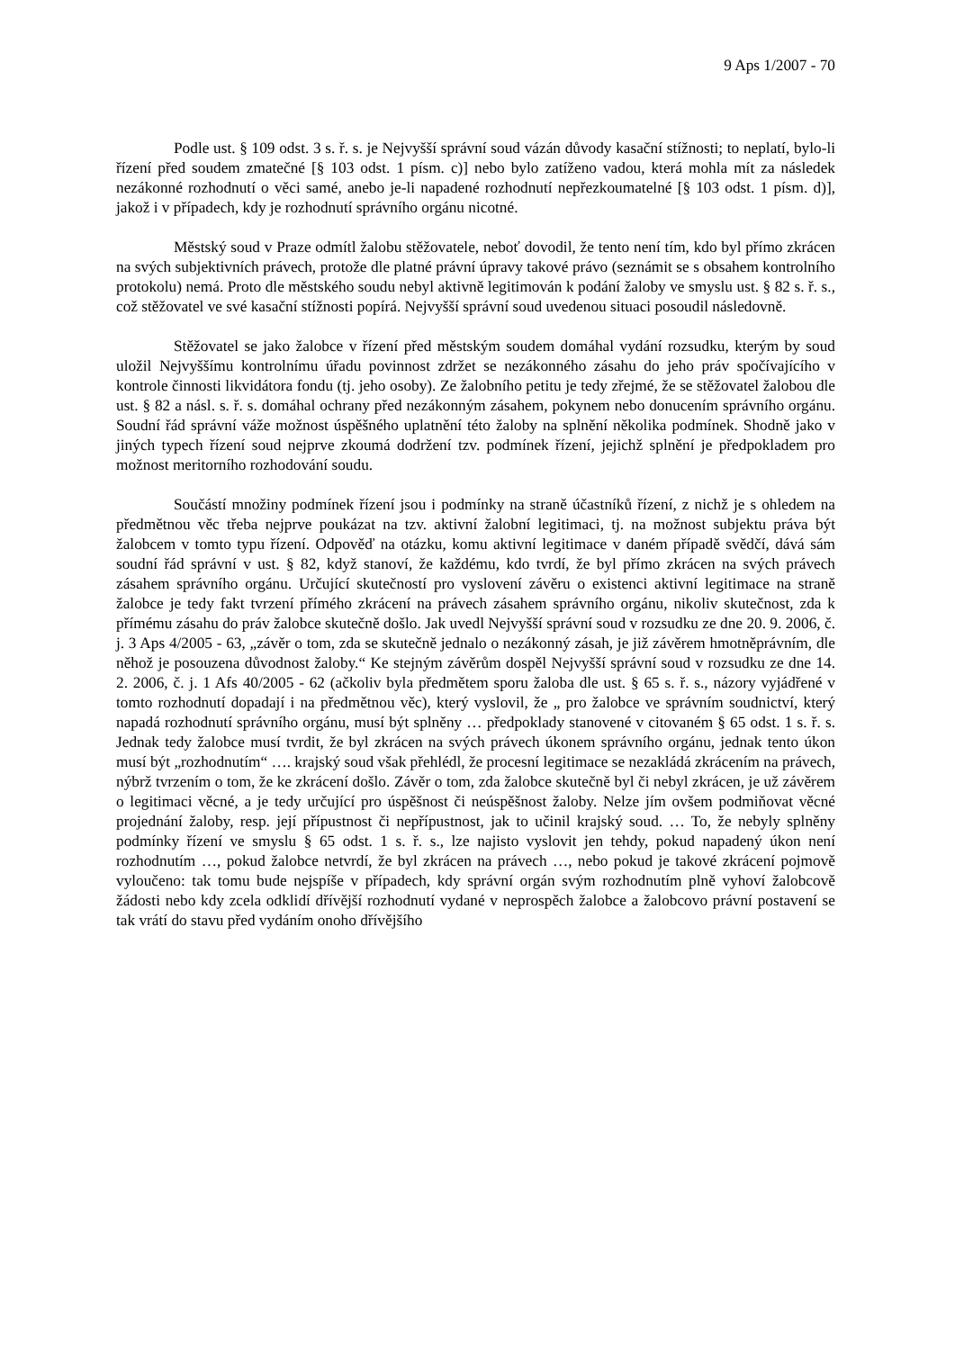9 Aps 1/2007 - 70
Podle ust. § 109 odst. 3 s. ř. s. je Nejvyšší správní soud vázán důvody kasační stížnosti; to neplatí, bylo-li řízení před soudem zmatečné [§ 103 odst. 1 písm. c)] nebo bylo zatíženo vadou, která mohla mít za následek nezákonné rozhodnutí o věci samé, anebo je-li napadené rozhodnutí nepřezkoumatelné [§ 103 odst. 1 písm. d)], jakož i v případech, kdy je rozhodnutí správního orgánu nicotné.
Městský soud v Praze odmítl žalobu stěžovatele, neboť dovodil, že tento není tím, kdo byl přímo zkrácen na svých subjektivních právech, protože dle platné právní úpravy takové právo (seznámit se s obsahem kontrolního protokolu) nemá. Proto dle městského soudu nebyl aktivně legitimován k podání žaloby ve smyslu ust. § 82 s. ř. s., což stěžovatel ve své kasační stížnosti popírá. Nejvyšší správní soud uvedenou situaci posoudil následovně.
Stěžovatel se jako žalobce v řízení před městským soudem domáhal vydání rozsudku, kterým by soud uložil Nejvyššímu kontrolnímu úřadu povinnost zdržet se nezákonného zásahu do jeho práv spočívajícího v kontrole činnosti likvidátora fondu (tj. jeho osoby). Ze žalobního petitu je tedy zřejmé, že se stěžovatel žalobou dle ust. § 82 a násl. s. ř. s. domáhal ochrany před nezákonným zásahem, pokynem nebo donucením správního orgánu. Soudní řád správní váže možnost úspěšného uplatnění této žaloby na splnění několika podmínek. Shodně jako v jiných typech řízení soud nejprve zkoumá dodržení tzv. podmínek řízení, jejichž splnění je předpokladem pro možnost meritorního rozhodování soudu.
Součástí množiny podmínek řízení jsou i podmínky na straně účastníků řízení, z nichž je s ohledem na předmětnou věc třeba nejprve poukázat na tzv. aktivní žalobní legitimaci, tj. na možnost subjektu práva být žalobcem v tomto typu řízení. Odpověď na otázku, komu aktivní legitimace v daném případě svědčí, dává sám soudní řád správní v ust. § 82, když stanoví, že každému, kdo tvrdí, že byl přímo zkrácen na svých právech zásahem správního orgánu. Určující skutečností pro vyslovení závěru o existenci aktivní legitimace na straně žalobce je tedy fakt tvrzení přímého zkrácení na právech zásahem správního orgánu, nikoliv skutečnost, zda k přímému zásahu do práv žalobce skutečně došlo. Jak uvedl Nejvyšší správní soud v rozsudku ze dne 20. 9. 2006, č. j. 3 Aps 4/2005 - 63, „závěr o tom, zda se skutečně jednalo o nezákonný zásah, je již závěrem hmotněprávním, dle něhož je posouzena důvodnost žaloby.“ Ke stejným závěrům dospěl Nejvyšší správní soud v rozsudku ze dne 14. 2. 2006, č. j. 1 Afs 40/2005 - 62 (ačkoliv byla předmětem sporu žaloba dle ust. § 65 s. ř. s., názory vyjádřené v tomto rozhodnutí dopadají i na předmětnou věc), který vyslovil, že „ pro žalobce ve správním soudnictví, který napadá rozhodnutí správního orgánu, musí být splněny … předpoklady stanovené v citovaném § 65 odst. 1 s. ř. s. Jednak tedy žalobce musí tvrdit, že byl zkrácen na svých právech úkonem správního orgánu, jednak tento úkon musí být „rozhodnutím“ …. krajský soud však přehlédl, že procesní legitimace se nezakládá zkrácením na právech, nýbrž tvrzením o tom, že ke zkrácení došlo. Závěr o tom, zda žalobce skutečně byl či nebyl zkrácen, je už závěrem o legitimaci věcné, a je tedy určující pro úspěšnost či neúspěšnost žaloby. Nelze jím ovšem podmiňovat věcné projednání žaloby, resp. její přípustnost či nepřípustnost, jak to učinil krajský soud. … To, že nebyly splněny podmínky řízení ve smyslu § 65 odst. 1 s. ř. s., lze najisto vyslovit jen tehdy, pokud napadený úkon není rozhodnutím …, pokud žalobce netvrdí, že byl zkrácen na právech …, nebo pokud je takové zkrácení pojmově vyloučeno: tak tomu bude nejspíše v případech, kdy správní orgán svým rozhodnutím plně vyhoví žalobcově žádosti nebo kdy zcela odklidí dřívější rozhodnutí vydané v neprospěch žalobce a žalobcovo právní postavení se tak vrátí do stavu před vydáním onoho dřívějšího